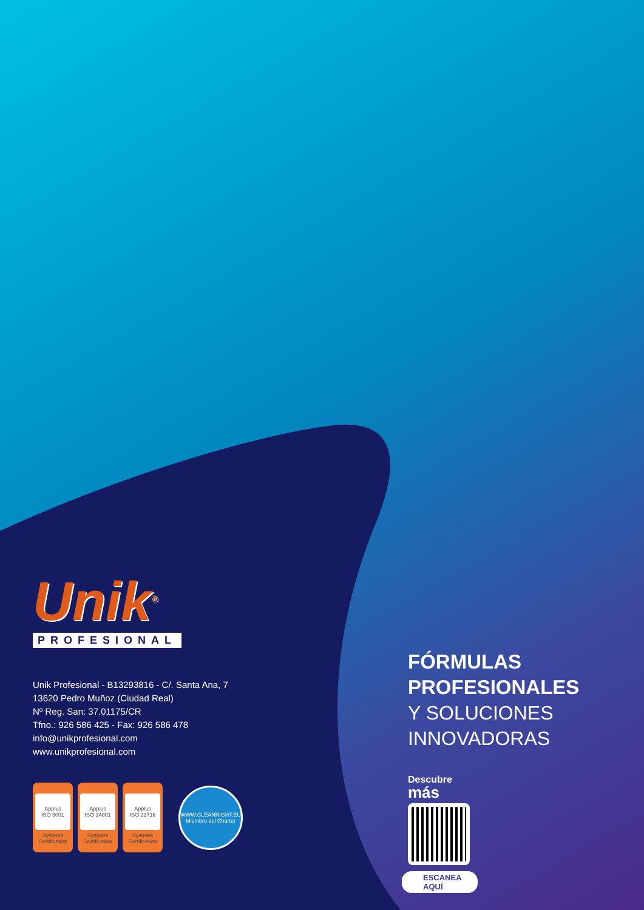Unik<sup>®</sup>
PROFESIONAL
Unik Profesional - B13293816 - C/. Santa Ana, 7
13620 Pedro Muñoz (Ciudad Real)
Nº Reg. San: 37.01175/CR
Tfno.: 926 586 425 - Fax: 926 586 478
info@unikprofesional.com
www.unikprofesional.com
Applus
ISO 9001
Systems Certification
Applus
ISO 14001
Systems Certification
Applus
ISO 22716
Systems Certification
WWW.CLEANRIGHT.EU
Miembro del Charter
FÓRMULAS
PROFESIONALES
Y SOLUCIONES
INNOVADORAS
Descubre
más
ESCANEA
AQUÍ